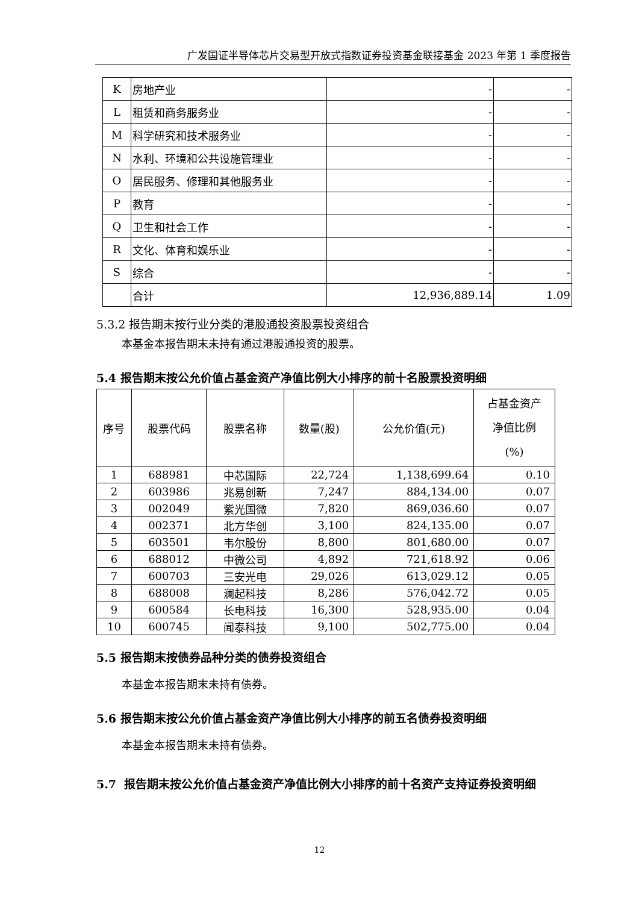广发国证半导体芯片交易型开放式指数证券投资基金联接基金 2023 年第 1 季度报告
| K | 房地产业 | - | - |
| L | 租赁和商务服务业 | - | - |
| M | 科学研究和技术服务业 | - | - |
| N | 水利、环境和公共设施管理业 | - | - |
| O | 居民服务、修理和其他服务业 | - | - |
| P | 教育 | - | - |
| Q | 卫生和社会工作 | - | - |
| R | 文化、体育和娱乐业 | - | - |
| S | 综合 | - | - |
| | 合计 | 12,936,889.14 | 1.09 |
5.3.2 报告期末按行业分类的港股通投资股票投资组合
本基金本报告期末未持有通过港股通投资的股票。
5.4 报告期末按公允价值占基金资产净值比例大小排序的前十名股票投资明细
| 序号 | 股票代码 | 股票名称 | 数量(股) | 公允价值(元) | 占基金资产 净值比例 (%) |
| --- | --- | --- | --- | --- | --- |
| 1 | 688981 | 中芯国际 | 22,724 | 1,138,699.64 | 0.10 |
| 2 | 603986 | 兆易创新 | 7,247 | 884,134.00 | 0.07 |
| 3 | 002049 | 紫光国微 | 7,820 | 869,036.60 | 0.07 |
| 4 | 002371 | 北方华创 | 3,100 | 824,135.00 | 0.07 |
| 5 | 603501 | 韦尔股份 | 8,800 | 801,680.00 | 0.07 |
| 6 | 688012 | 中微公司 | 4,892 | 721,618.92 | 0.06 |
| 7 | 600703 | 三安光电 | 29,026 | 613,029.12 | 0.05 |
| 8 | 688008 | 澜起科技 | 8,286 | 576,042.72 | 0.05 |
| 9 | 600584 | 长电科技 | 16,300 | 528,935.00 | 0.04 |
| 10 | 600745 | 闻泰科技 | 9,100 | 502,775.00 | 0.04 |
5.5 报告期末按债券品种分类的债券投资组合
本基金本报告期末未持有债券。
5.6 报告期末按公允价值占基金资产净值比例大小排序的前五名债券投资明细
本基金本报告期末未持有债券。
5.7 报告期末按公允价值占基金资产净值比例大小排序的前十名资产支持证券投资明细
12